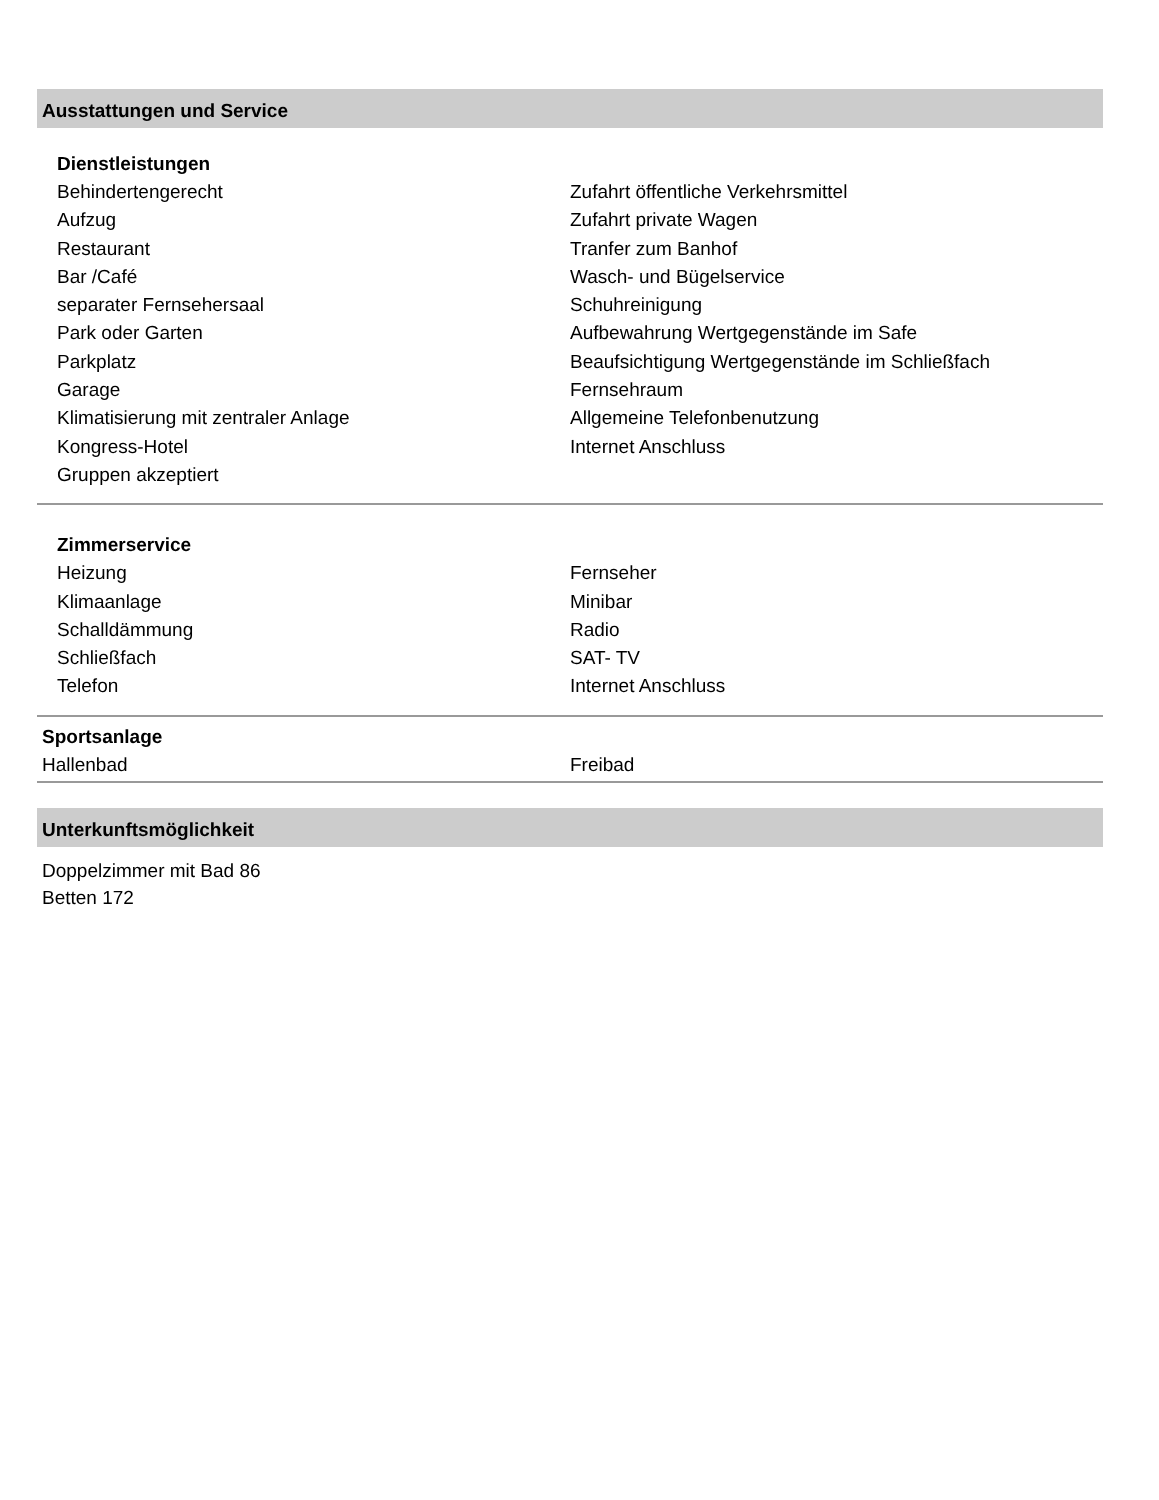Ausstattungen und Service
Dienstleistungen
Behindertengerecht
Zufahrt öffentliche Verkehrsmittel
Aufzug
Zufahrt private Wagen
Restaurant
Tranfer zum Banhof
Bar /Café
Wasch- und Bügelservice
separater Fernsehersaal
Schuhreinigung
Park oder Garten
Aufbewahrung Wertgegenstände im Safe
Parkplatz
Beaufsichtigung Wertgegenstände im Schließfach
Garage
Fernsehraum
Klimatisierung mit zentraler Anlage
Allgemeine Telefonbenutzung
Kongress-Hotel
Internet Anschluss
Gruppen akzeptiert
Zimmerservice
Heizung
Fernseher
Klimaanlage
Minibar
Schalldämmung
Radio
Schließfach
SAT- TV
Telefon
Internet Anschluss
Sportsanlage
Hallenbad
Freibad
Unterkunftsmöglichkeit
Doppelzimmer mit Bad 86
Betten 172